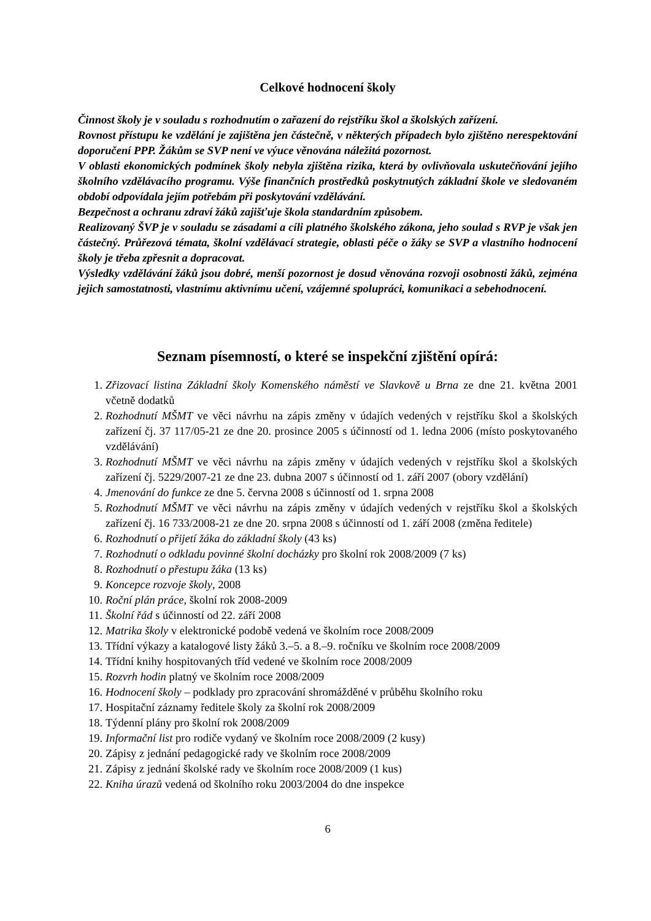Celkové hodnocení školy
Činnost školy je v souladu s rozhodnutím o zařazení do rejstříku škol a školských zařízení.
Rovnost přístupu ke vzdělání je zajištěna jen částečně, v některých případech bylo zjištěno nerespektování doporučení PPP. Žákům se SVP není ve výuce věnována náležitá pozornost.
V oblasti ekonomických podmínek školy nebyla zjištěna rizika, která by ovlivňovala uskutečňování jejího školního vzdělávacího programu. Výše finančních prostředků poskytnutých základní škole ve sledovaném období odpovídala jejím potřebám při poskytování vzdělávání.
Bezpečnost a ochranu zdraví žáků zajišťuje škola standardním způsobem.
Realizovaný ŠVP je v souladu se zásadami a cíli platného školského zákona, jeho soulad s RVP je však jen částečný. Průřezová témata, školní vzdělávací strategie, oblasti péče o žáky se SVP a vlastního hodnocení školy je třeba zpřesnit a dopracovat.
Výsledky vzdělávání žáků jsou dobré, menší pozornost je dosud věnována rozvoji osobnosti žáků, zejména jejich samostatnosti, vlastnímu aktivnímu učení, vzájemné spolupráci, komunikaci a sebehodnocení.
Seznam písemností, o které se inspekční zjištění opírá:
1. Zřizovací listina Základní školy Komenského náměstí ve Slavkově u Brna ze dne 21. května 2001 včetně dodatků
2. Rozhodnutí MŠMT ve věci návrhu na zápis změny v údajích vedených v rejstříku škol a školských zařízení čj. 37 117/05-21 ze dne 20. prosince 2005 s účinností od 1. ledna 2006 (místo poskytovaného vzdělávání)
3. Rozhodnutí MŠMT ve věci návrhu na zápis změny v údajích vedených v rejstříku škol a školských zařízení čj. 5229/2007-21 ze dne 23. dubna 2007 s účinností od 1. září 2007 (obory vzdělání)
4. Jmenování do funkce ze dne 5. června 2008 s účinností od 1. srpna 2008
5. Rozhodnutí MŠMT ve věci návrhu na zápis změny v údajích vedených v rejstříku škol a školských zařízení čj. 16 733/2008-21 ze dne 20. srpna 2008 s účinností od 1. září 2008 (změna ředitele)
6. Rozhodnutí o přijetí žáka do základní školy (43 ks)
7. Rozhodnutí o odkladu povinné školní docházky pro školní rok 2008/2009 (7 ks)
8. Rozhodnutí o přestupu žáka (13 ks)
9. Koncepce rozvoje školy, 2008
10. Roční plán práce, školní rok 2008-2009
11. Školní řád s účinností od 22. září 2008
12. Matrika školy v elektronické podobě vedená ve školním roce 2008/2009
13. Třídní výkazy a katalogové listy žáků 3.–5. a 8.–9. ročníku ve školním roce 2008/2009
14. Třídní knihy hospitovaných tříd vedené ve školním roce 2008/2009
15. Rozvrh hodin platný ve školním roce 2008/2009
16. Hodnocení školy – podklady pro zpracování shromážděné v průběhu školního roku
17. Hospitační záznamy ředitele školy za školní rok 2008/2009
18. Týdenní plány pro školní rok 2008/2009
19. Informační list pro rodiče vydaný ve školním roce 2008/2009 (2 kusy)
20. Zápisy z jednání pedagogické rady ve školním roce 2008/2009
21. Zápisy z jednání školské rady ve školním roce 2008/2009 (1 kus)
22. Kniha úrazů vedená od školního roku 2003/2004 do dne inspekce
6